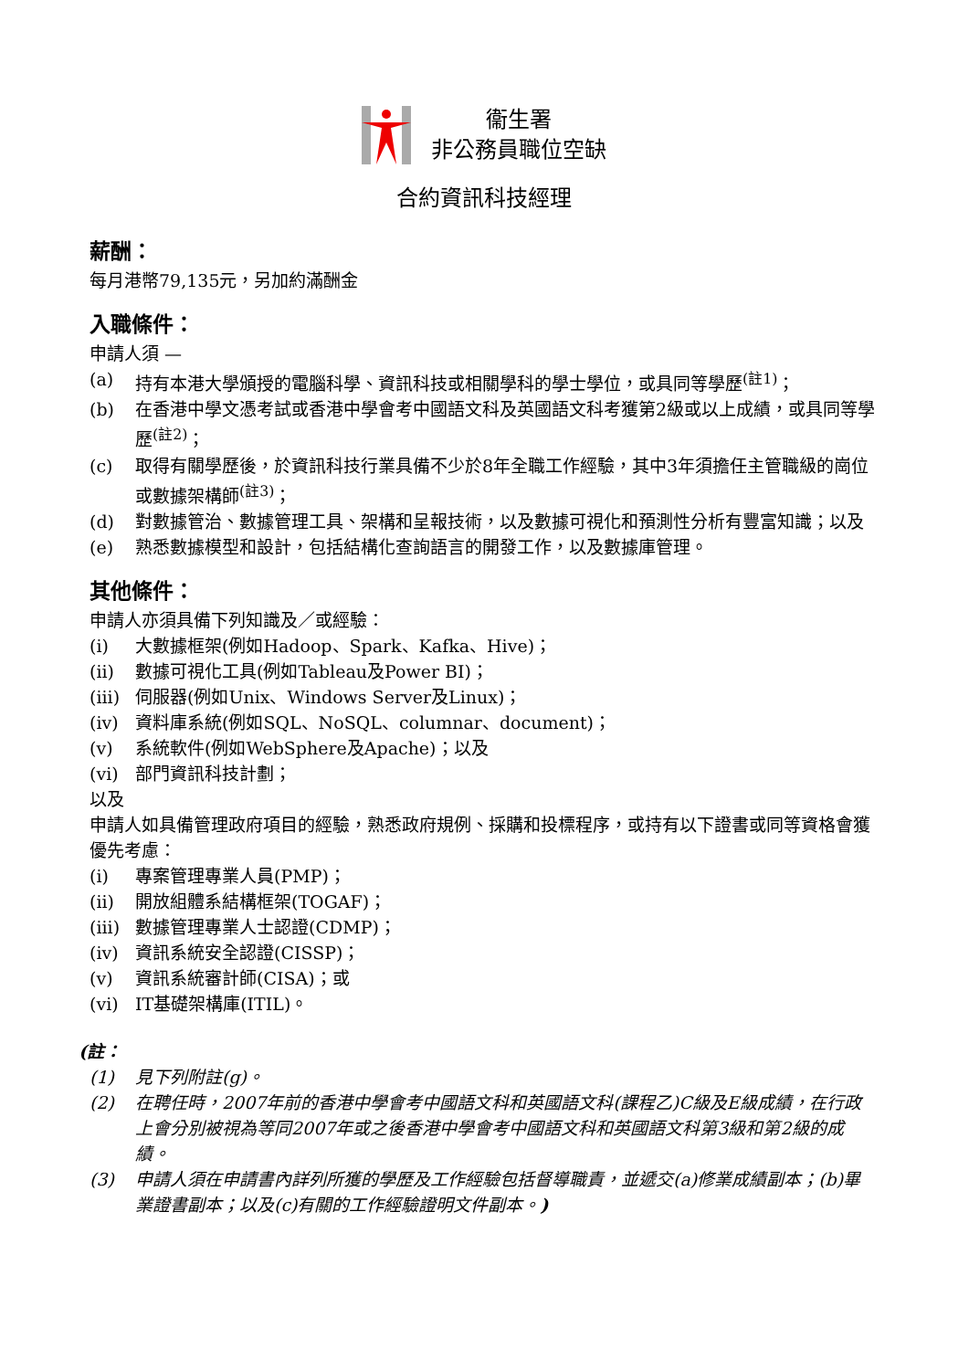衞生署
非公務員職位空缺
合約資訊科技經理
薪酬：
每月港幣79,135元，另加約滿酬金
入職條件：
申請人須 —
(a) 持有本港大學頒授的電腦科學、資訊科技或相關學科的學士學位，或具同等學歷<sup>(註1)</sup>；
(b) 在香港中學文憑考試或香港中學會考中國語文科及英國語文科考獲第2級或以上成績，或具同等學歷<sup>(註2)</sup>；
(c) 取得有關學歷後，於資訊科技行業具備不少於8年全職工作經驗，其中3年須擔任主管職級的崗位或數據架構師<sup>(註3)</sup>；
(d) 對數據管治、數據管理工具、架構和呈報技術，以及數據可視化和預測性分析有豐富知識；以及
(e) 熟悉數據模型和設計，包括結構化查詢語言的開發工作，以及數據庫管理。
其他條件：
申請人亦須具備下列知識及／或經驗：
(i) 大數據框架(例如Hadoop、Spark、Kafka、Hive)；
(ii) 數據可視化工具(例如Tableau及Power BI)；
(iii) 伺服器(例如Unix、Windows Server及Linux)；
(iv) 資料庫系統(例如SQL、NoSQL、columnar、document)；
(v) 系統軟件(例如WebSphere及Apache)；以及
(vi) 部門資訊科技計劃；
以及
申請人如具備管理政府項目的經驗，熟悉政府規例、採購和投標程序，或持有以下證書或同等資格會獲優先考慮：
(i) 專案管理專業人員(PMP)；
(ii) 開放組體系結構框架(TOGAF)；
(iii) 數據管理專業人士認證(CDMP)；
(iv) 資訊系統安全認證(CISSP)；
(v) 資訊系統審計師(CISA)；或
(vi) IT基礎架構庫(ITIL)。
(註：
(1) 見下列附註(g)。
(2) 在聘任時，2007年前的香港中學會考中國語文科和英國語文科(課程乙)C級及E級成績，在行政上會分別被視為等同2007年或之後香港中學會考中國語文科和英國語文科第3級和第2級的成績。
(3) 申請人須在申請書內詳列所獲的學歷及工作經驗包括督導職責，並遞交(a)修業成績副本；(b)畢業證書副本；以及(c)有關的工作經驗證明文件副本。)